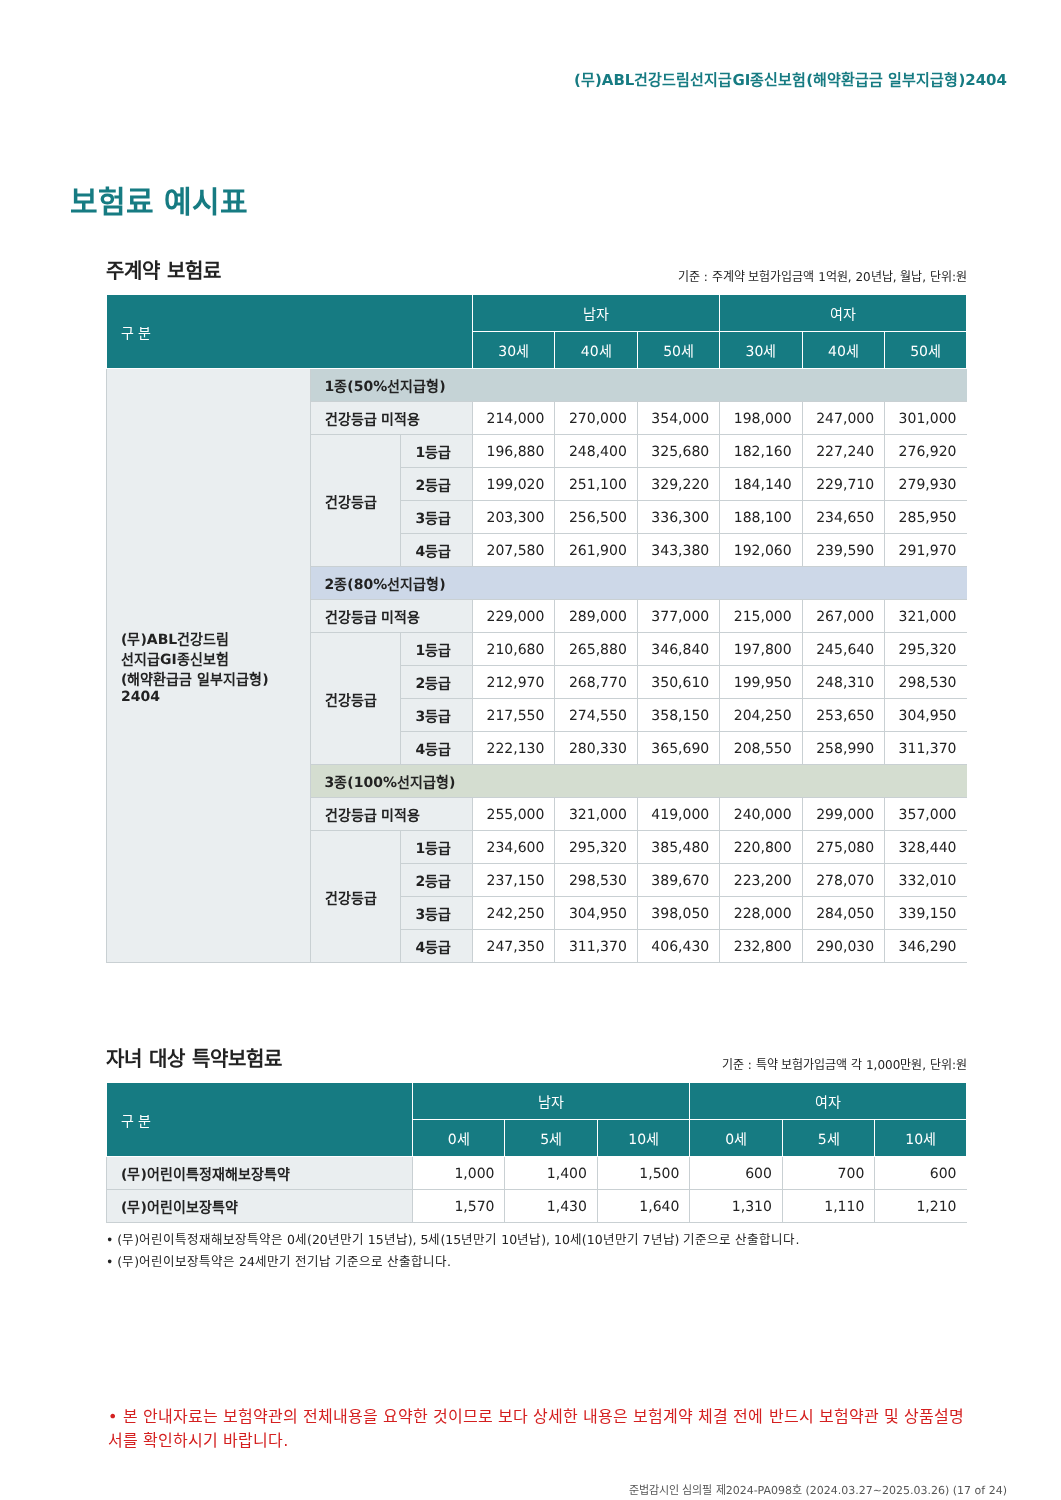(무)ABL건강드림선지급GI종신보험(해약환급금 일부지급형)2404
보험료 예시표
주계약 보험료
기준 : 주계약 보험가입금액 1억원, 20년납, 월납, 단위:원
| 구 분 | | | 남자 | | | 여자 | | |
| --- | --- | --- | --- | --- | --- | --- | --- | --- |
| | | | 30세 | 40세 | 50세 | 30세 | 40세 | 50세 |
| (무)ABL건강드림 선지급GI종신보험 (해약환급금 일부지급형) 2404 | 1종(50%선지급형) | | | | | | | |
| | 건강등급 미적용 | | 214,000 | 270,000 | 354,000 | 198,000 | 247,000 | 301,000 |
| | 건강등급 | 1등급 | 196,880 | 248,400 | 325,680 | 182,160 | 227,240 | 276,920 |
| | | 2등급 | 199,020 | 251,100 | 329,220 | 184,140 | 229,710 | 279,930 |
| | | 3등급 | 203,300 | 256,500 | 336,300 | 188,100 | 234,650 | 285,950 |
| | | 4등급 | 207,580 | 261,900 | 343,380 | 192,060 | 239,590 | 291,970 |
| | 2종(80%선지급형) | | | | | | | |
| | 건강등급 미적용 | | 229,000 | 289,000 | 377,000 | 215,000 | 267,000 | 321,000 |
| | 건강등급 | 1등급 | 210,680 | 265,880 | 346,840 | 197,800 | 245,640 | 295,320 |
| | | 2등급 | 212,970 | 268,770 | 350,610 | 199,950 | 248,310 | 298,530 |
| | | 3등급 | 217,550 | 274,550 | 358,150 | 204,250 | 253,650 | 304,950 |
| | | 4등급 | 222,130 | 280,330 | 365,690 | 208,550 | 258,990 | 311,370 |
| | 3종(100%선지급형) | | | | | | | |
| | 건강등급 미적용 | | 255,000 | 321,000 | 419,000 | 240,000 | 299,000 | 357,000 |
| | 건강등급 | 1등급 | 234,600 | 295,320 | 385,480 | 220,800 | 275,080 | 328,440 |
| | | 2등급 | 237,150 | 298,530 | 389,670 | 223,200 | 278,070 | 332,010 |
| | | 3등급 | 242,250 | 304,950 | 398,050 | 228,000 | 284,050 | 339,150 |
| | | 4등급 | 247,350 | 311,370 | 406,430 | 232,800 | 290,030 | 346,290 |
자녀 대상 특약보험료
기준 : 특약 보험가입금액 각 1,000만원, 단위:원
| 구 분 | 남자 | | | 여자 | | |
| --- | --- | --- | --- | --- | --- | --- |
| | 0세 | 5세 | 10세 | 0세 | 5세 | 10세 |
| (무)어린이특정재해보장특약 | 1,000 | 1,400 | 1,500 | 600 | 700 | 600 |
| (무)어린이보장특약 | 1,570 | 1,430 | 1,640 | 1,310 | 1,110 | 1,210 |
• (무)어린이특정재해보장특약은 0세(20년만기 15년납), 5세(15년만기 10년납), 10세(10년만기 7년납) 기준으로 산출합니다.
• (무)어린이보장특약은 24세만기 전기납 기준으로 산출합니다.
• 본 안내자료는 보험약관의 전체내용을 요약한 것이므로 보다 상세한 내용은 보험계약 체결 전에 반드시 보험약관 및 상품설명서를 확인하시기 바랍니다.
준법감시인 심의필 제2024-PA098호 (2024.03.27~2025.03.26) (17 of 24)